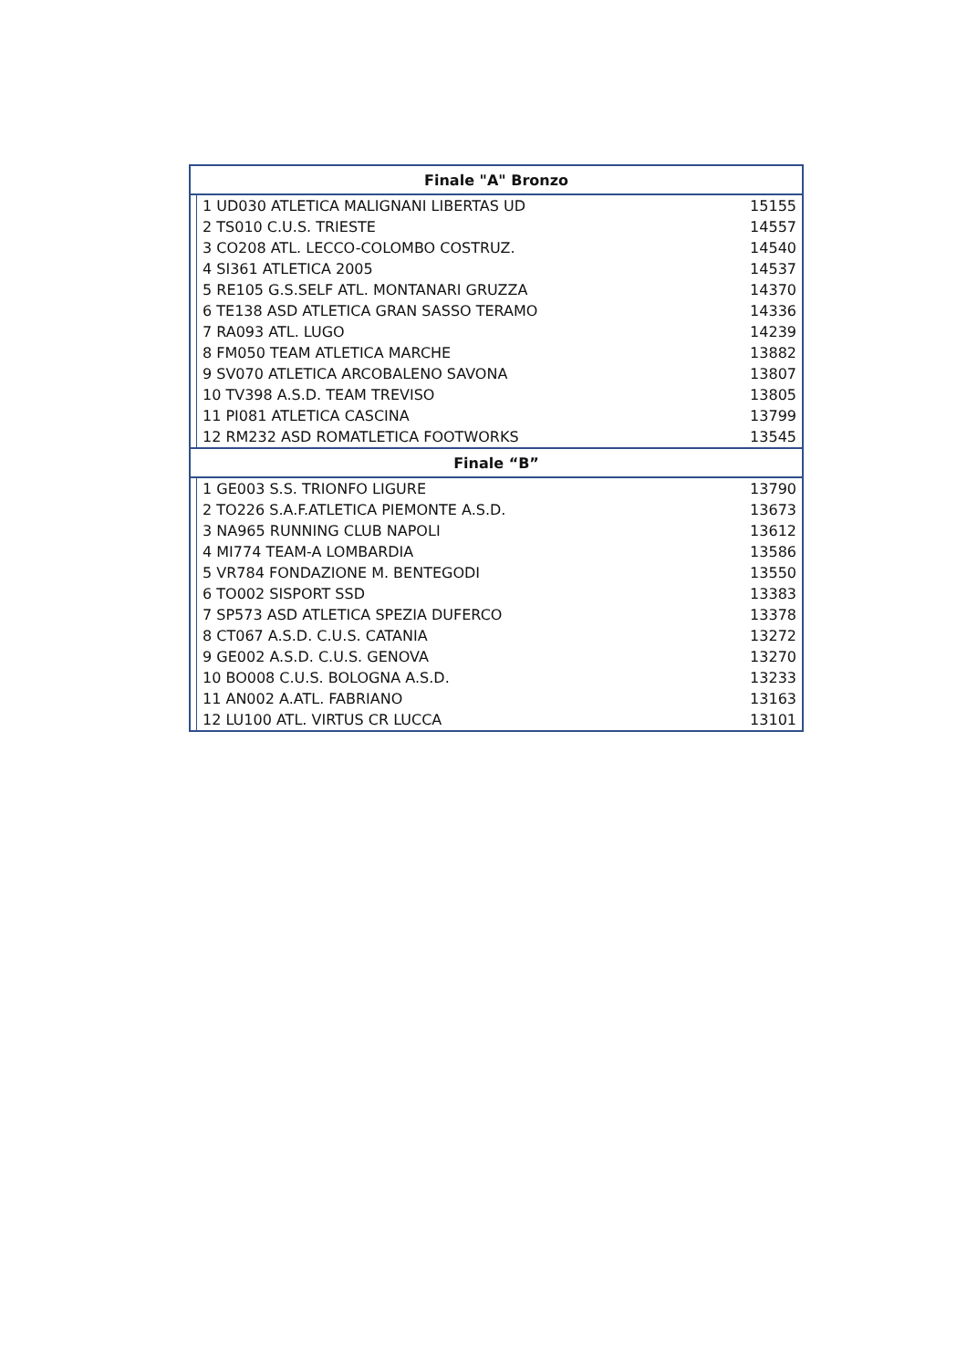| Finale "A" Bronzo | | |
| --- | --- | --- |
| | 1 UD030 ATLETICA MALIGNANI LIBERTAS UD | 15155 |
| | 2 TS010 C.U.S. TRIESTE | 14557 |
| | 3 CO208 ATL. LECCO-COLOMBO COSTRUZ. | 14540 |
| | 4 SI361 ATLETICA 2005 | 14537 |
| | 5 RE105 G.S.SELF ATL. MONTANARI GRUZZA | 14370 |
| | 6 TE138 ASD ATLETICA GRAN SASSO TERAMO | 14336 |
| | 7 RA093 ATL. LUGO | 14239 |
| | 8 FM050 TEAM ATLETICA MARCHE | 13882 |
| | 9 SV070 ATLETICA ARCOBALENO SAVONA | 13807 |
| | 10 TV398 A.S.D. TEAM TREVISO | 13805 |
| | 11 PI081 ATLETICA CASCINA | 13799 |
| | 12 RM232 ASD ROMATLETICA FOOTWORKS | 13545 |
| Finale “B” | | |
| | 1 GE003 S.S. TRIONFO LIGURE | 13790 |
| | 2 TO226 S.A.F.ATLETICA PIEMONTE A.S.D. | 13673 |
| | 3 NA965 RUNNING CLUB NAPOLI | 13612 |
| | 4 MI774 TEAM-A LOMBARDIA | 13586 |
| | 5 VR784 FONDAZIONE M. BENTEGODI | 13550 |
| | 6 TO002 SISPORT SSD | 13383 |
| | 7 SP573 ASD ATLETICA SPEZIA DUFERCO | 13378 |
| | 8 CT067 A.S.D. C.U.S. CATANIA | 13272 |
| | 9 GE002 A.S.D. C.U.S. GENOVA | 13270 |
| | 10 BO008 C.U.S. BOLOGNA A.S.D. | 13233 |
| | 11 AN002 A.ATL. FABRIANO | 13163 |
| | 12 LU100 ATL. VIRTUS CR LUCCA | 13101 |